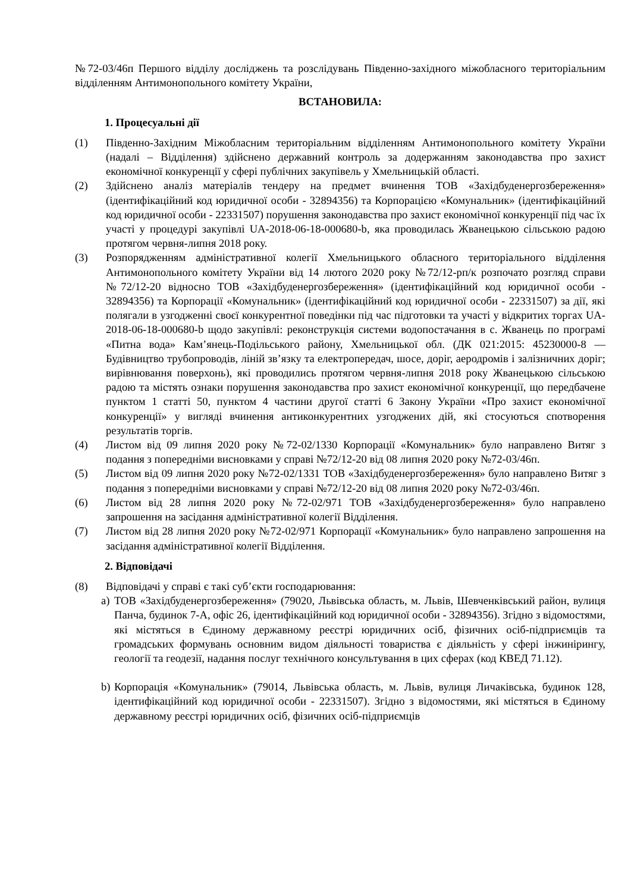№72-03/46п Першого відділу досліджень та розслідувань Південно-західного міжобласного територіальним відділенням Антимонопольного комітету України,
ВСТАНОВИЛА:
1. Процесуальні дії
(1) Південно-Західним Міжобласним територіальним відділенням Антимонопольного комітету України (надалі – Відділення) здійснено державний контроль за додержанням законодавства про захист економічної конкуренції у сфері публічних закупівель у Хмельницькій області.
(2) Здійснено аналіз матеріалів тендеру на предмет вчинення ТОВ «Західбуденергозбереження» (ідентифікаційний код юридичної особи - 32894356) та Корпорацією «Комунальник» (ідентифікаційний код юридичної особи - 22331507) порушення законодавства про захист економічної конкуренції під час їх участі у процедурі закупівлі UA-2018-06-18-000680-b, яка проводилась Жванецькою сільською радою протягом червня-липня 2018 року.
(3) Розпорядженням адміністративної колегії Хмельницького обласного територіального відділення Антимонопольного комітету України від 14 лютого 2020 року №72/12-рп/к розпочато розгляд справи №72/12-20 відносно ТОВ «Західбуденергозбереження» (ідентифікаційний код юридичної особи - 32894356) та Корпорації «Комунальник» (ідентифікаційний код юридичної особи - 22331507) за дії, які полягали в узгодженні своєї конкурентної поведінки під час підготовки та участі у відкритих торгах UA-2018-06-18-000680-b щодо закупівлі: реконструкція системи водопостачання в с. Жванець по програмі «Питна вода» Кам’янець-Подільського району, Хмельницької обл. (ДК 021:2015: 45230000-8 — Будівництво трубопроводів, ліній зв’язку та електропередач, шосе, доріг, аеродромів і залізничних доріг; вирівнювання поверхонь), які проводились протягом червня-липня 2018 року Жванецькою сільською радою та містять ознаки порушення законодавства про захист економічної конкуренції, що передбачене пунктом 1 статті 50, пунктом 4 частини другої статті 6 Закону України «Про захист економічної конкуренції» у вигляді вчинення антиконкурентних узгоджених дій, які стосуються спотворення результатів торгів.
(4) Листом від 09 липня 2020 року №72-02/1330 Корпорації «Комунальник» було направлено Витяг з подання з попередніми висновками у справі №72/12-20 від 08 липня 2020 року №72-03/46п.
(5) Листом від 09 липня 2020 року №72-02/1331 ТОВ «Західбуденергозбереження» було направлено Витяг з подання з попередніми висновками у справі №72/12-20 від 08 липня 2020 року №72-03/46п.
(6) Листом від 28 липня 2020 року №72-02/971 ТОВ «Західбуденергозбереження» було направлено запрошення на засідання адміністративної колегії Відділення.
(7) Листом від 28 липня 2020 року №72-02/971 Корпорації «Комунальник» було направлено запрошення на засідання адміністративної колегії Відділення.
2. Відповідачі
(8) Відповідачі у справі є такі суб’єкти господарювання:
a) ТОВ «Західбуденергозбереження» (79020, Львівська область, м. Львів, Шевченківський район, вулиця Панча, будинок 7-А, офіс 26, ідентифікаційний код юридичної особи - 32894356). Згідно з відомостями, які містяться в Єдиному державному реєстрі юридичних осіб, фізичних осіб-підприємців та громадських формувань основним видом діяльності товариства є діяльність у сфері інжинірингу, геології та геодезії, надання послуг технічного консультування в цих сферах (код КВЕД 71.12).
b) Корпорація «Комунальник» (79014, Львівська область, м. Львів, вулиця Личаківська, будинок 128, ідентифікаційний код юридичної особи - 22331507). Згідно з відомостями, які містяться в Єдиному державному реєстрі юридичних осіб, фізичних осіб-підприємців